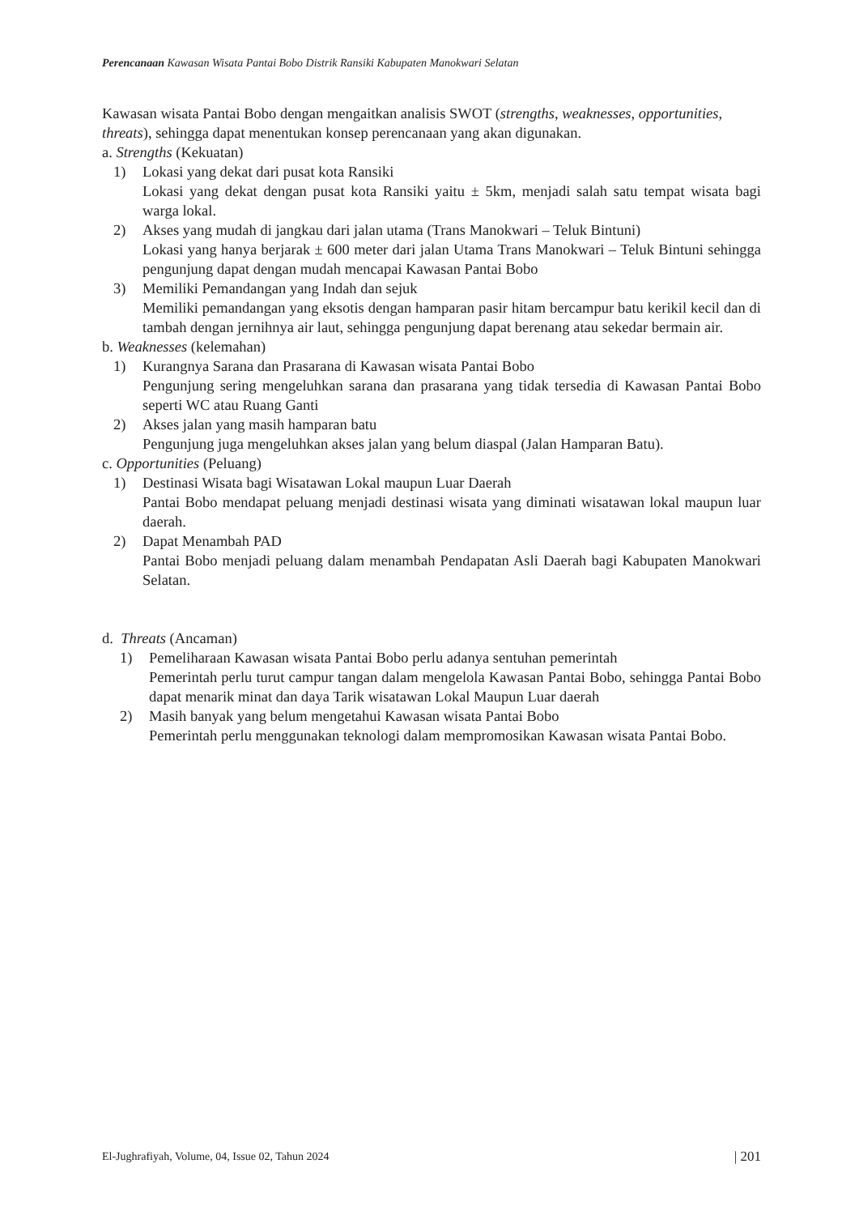Perencanaan Kawasan Wisata Pantai Bobo Distrik Ransiki Kabupaten Manokwari Selatan
Kawasan wisata Pantai Bobo dengan mengaitkan analisis SWOT (strengths, weaknesses, opportunities, threats), sehingga dapat menentukan konsep perencanaan yang akan digunakan.
a. Strengths (Kekuatan)
1) Lokasi yang dekat dari pusat kota Ransiki
Lokasi yang dekat dengan pusat kota Ransiki yaitu ± 5km, menjadi salah satu tempat wisata bagi warga lokal.
2) Akses yang mudah di jangkau dari jalan utama (Trans Manokwari – Teluk Bintuni)
Lokasi yang hanya berjarak ± 600 meter dari jalan Utama Trans Manokwari – Teluk Bintuni sehingga pengunjung dapat dengan mudah mencapai Kawasan Pantai Bobo
3) Memiliki Pemandangan yang Indah dan sejuk
Memiliki pemandangan yang eksotis dengan hamparan pasir hitam bercampur batu kerikil kecil dan di tambah dengan jernihnya air laut, sehingga pengunjung dapat berenang atau sekedar bermain air.
b. Weaknesses (kelemahan)
1) Kurangnya Sarana dan Prasarana di Kawasan wisata Pantai Bobo
Pengunjung sering mengeluhkan sarana dan prasarana yang tidak tersedia di Kawasan Pantai Bobo seperti WC atau Ruang Ganti
2) Akses jalan yang masih hamparan batu
Pengunjung juga mengeluhkan akses jalan yang belum diaspal (Jalan Hamparan Batu).
c. Opportunities (Peluang)
1) Destinasi Wisata bagi Wisatawan Lokal maupun Luar Daerah
Pantai Bobo mendapat peluang menjadi destinasi wisata yang diminati wisatawan lokal maupun luar daerah.
2) Dapat Menambah PAD
Pantai Bobo menjadi peluang dalam menambah Pendapatan Asli Daerah bagi Kabupaten Manokwari Selatan.
d. Threats (Ancaman)
1) Pemeliharaan Kawasan wisata Pantai Bobo perlu adanya sentuhan pemerintah
Pemerintah perlu turut campur tangan dalam mengelola Kawasan Pantai Bobo, sehingga Pantai Bobo dapat menarik minat dan daya Tarik wisatawan Lokal Maupun Luar daerah
2) Masih banyak yang belum mengetahui Kawasan wisata Pantai Bobo
Pemerintah perlu menggunakan teknologi dalam mempromosikan Kawasan wisata Pantai Bobo.
El-Jughrafiyah, Volume, 04, Issue 02, Tahun 2024 | 201